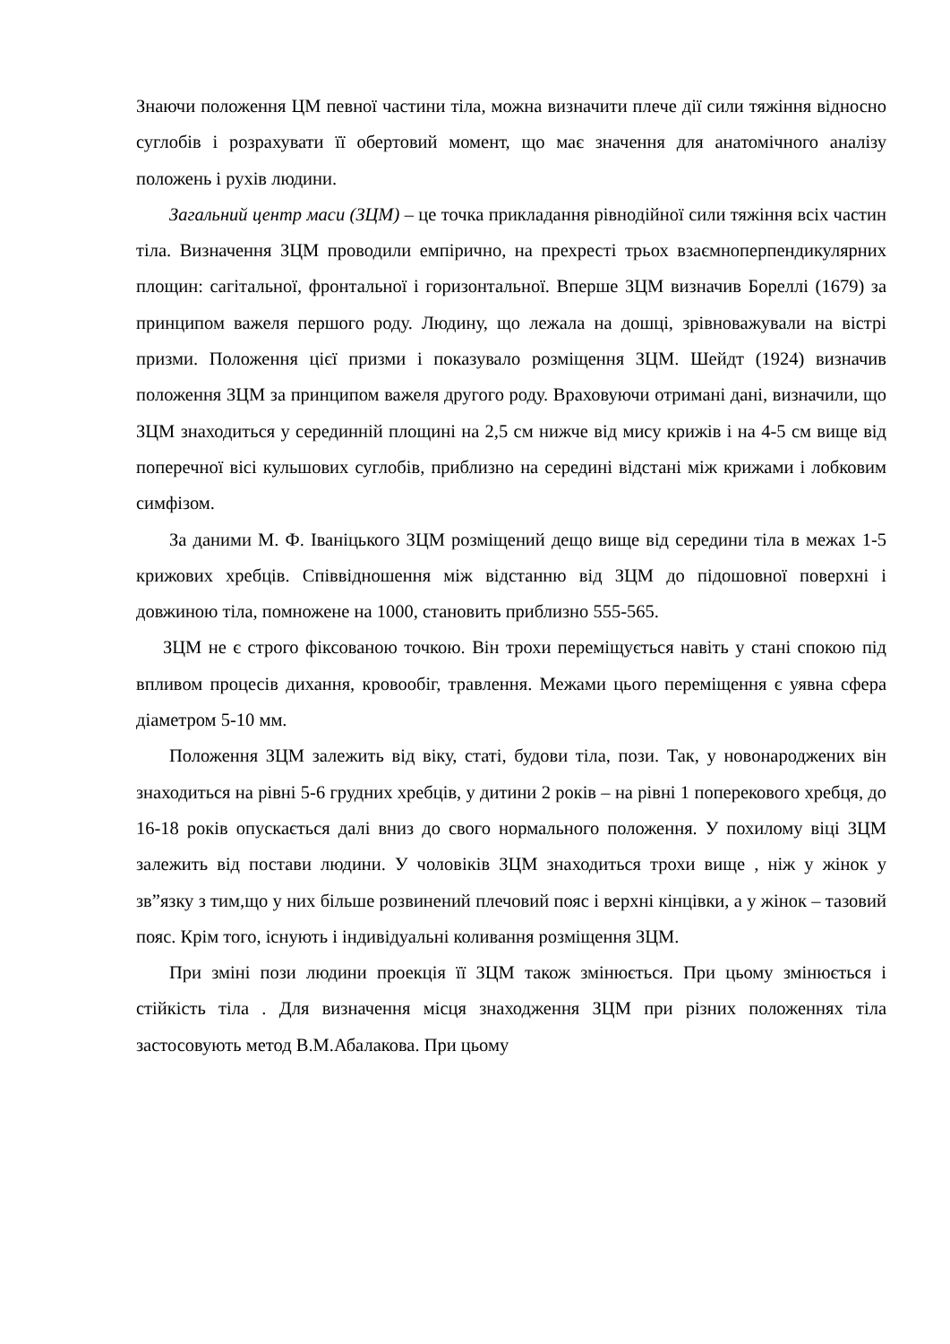Знаючи положення ЦМ певної частини тіла, можна визначити плече дії сили тяжіння відносно суглобів і розрахувати її обертовий момент, що має значення для анатомічного аналізу положень і рухів людини.
Загальний центр маси (ЗЦМ) – це точка прикладання рівнодійної сили тяжіння всіх частин тіла. Визначення ЗЦМ проводили емпірично, на прехресті трьох взаємноперпендикулярних площин: сагітальної, фронтальної і горизонтальної. Вперше ЗЦМ визначив Бореллі (1679) за принципом важеля першого роду. Людину, що лежала на дошці, зрівноважували на вістрі призми. Положення цієї призми і показувало розміщення ЗЦМ. Шейдт (1924) визначив положення ЗЦМ за принципом важеля другого роду. Враховуючи отримані дані, визначили, що ЗЦМ знаходиться у серединній площині на 2,5 см нижче від мису крижів і на 4-5 см вище від поперечної вісі кульшових суглобів, приблизно на середині відстані між крижами і лобковим симфізом.
За даними М. Ф. Іваніцького ЗЦМ розміщений дещо вище від середини тіла в межах 1-5 крижових хребців. Співвідношення між відстанню від ЗЦМ до підошовної поверхні і довжиною тіла, помножене на 1000, становить приблизно 555-565.
ЗЦМ не є строго фіксованою точкою. Він трохи переміщується навіть у стані спокою під впливом процесів дихання, кровообіг, травлення. Межами цього переміщення є уявна сфера діаметром 5-10 мм.
Положення ЗЦМ залежить від віку, статі, будови тіла, пози. Так, у новонароджених він знаходиться на рівні 5-6 грудних хребців, у дитини 2 років – на рівні 1 поперекового хребця, до 16-18 років опускається далі вниз до свого нормального положення. У похилому віці ЗЦМ залежить від постави людини. У чоловіків ЗЦМ знаходиться трохи вище , ніж у жінок у зв”язку з тим,що у них більше розвинений плечовий пояс і верхні кінцівки, а у жінок – тазовий пояс. Крім того, існують і індивідуальні коливання розміщення ЗЦМ.
При зміні пози людини проекція її ЗЦМ також змінюється. При цьому змінюється і стійкість тіла . Для визначення місця знаходження ЗЦМ при різних положеннях тіла застосовують метод В.М.Абалакова. При цьому